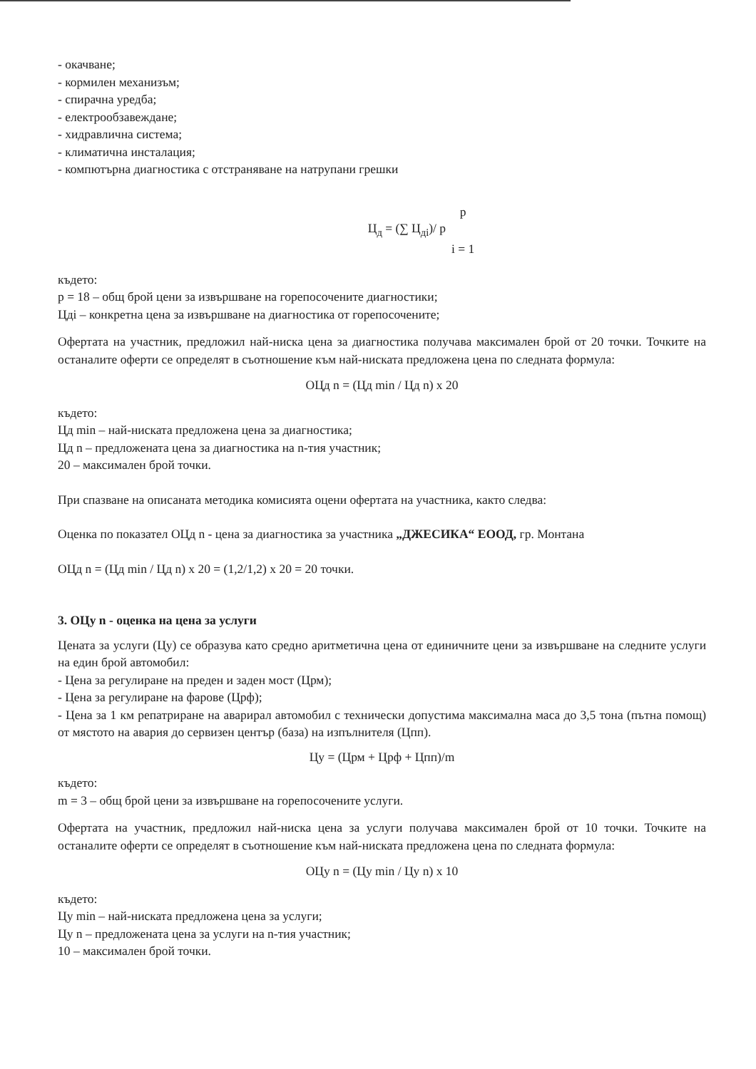- окачване;
- кормилен механизъм;
- спирачна уредба;
- електрообзавеждане;
- хидравлична система;
- климатична инсталация;
- компютърна диагностика с отстраняване на натрупани грешки
Ц<sub>д</sub> = (∑ Ц<sub>дi</sub>)/ p p
i = 1
където:
p = 18 – общ брой цени за извършване на горепосочените диагностики;
Цдi – конкретна цена за извършване на диагностика от горепосочените;
Офертата на участник, предложил най-ниска цена за диагностика получава максимален брой от 20 точки. Точките на останалите оферти се определят в съотношение към най-ниската предложена цена по следната формула:
ОЦд n = (Цд min / Цд n) x 20
където:
Цд min – най-ниската предложена цена за диагностика;
Цд n – предложената цена за диагностика на n-тия участник;
20 – максимален брой точки.
При спазване на описаната методика комисията оцени офертата на участника, както следва:
Оценка по показател ОЦд n - цена за диагностика за участника „ДЖЕСИКА“ ЕООД, гр. Монтана
ОЦд n = (Цд min / Цд n) x 20 = (1,2/1,2) x 20 = 20 точки.
3. ОЦу n - оценка на цена за услуги
Цената за услуги (Цу) се образува като средно аритметична цена от единичните цени за извършване на следните услуги на един брой автомобил:
- Цена за регулиране на преден и заден мост (Црм);
- Цена за регулиране на фарове (Црф);
- Цена за 1 км репатриране на аварирал автомобил с технически допустима максимална маса до 3,5 тона (пътна помощ) от мястото на авария до сервизен център (база) на изпълнителя (Цпп).
Цу = (Црм + Црф + Цпп)/m
където:
m = 3 – общ брой цени за извършване на горепосочените услуги.
Офертата на участник, предложил най-ниска цена за услуги получава максимален брой от 10 точки. Точките на останалите оферти се определят в съотношение към най-ниската предложена цена по следната формула:
ОЦу n = (Цу min / Цу n) x 10
където:
Цу min – най-ниската предложена цена за услуги;
Цу n – предложената цена за услуги на n-тия участник;
10 – максимален брой точки.